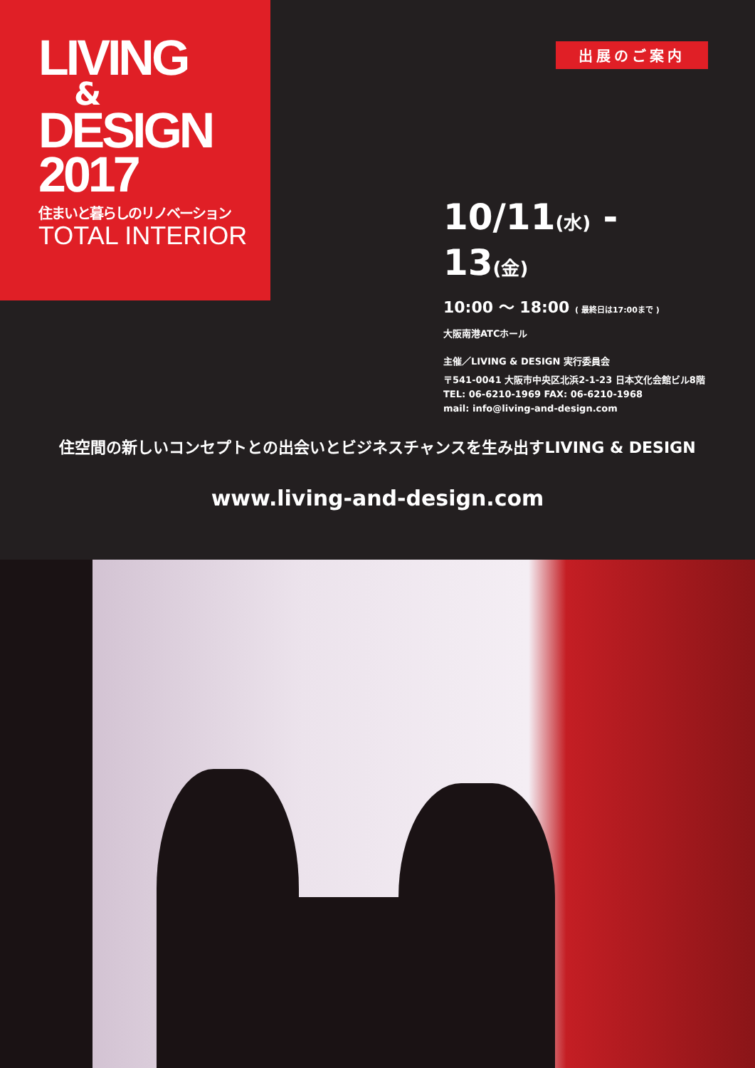LIVING
&
DESIGN
2017
住まいと暮らしのリノベーション
TOTAL INTERIOR
出展のご案内
10/11(水) - 13(金)
10:00 〜 18:00 ( 最終日は17:00まで )
大阪南港ATCホール
主催／LIVING & DESIGN 実行委員会
〒541-0041 大阪市中央区北浜2-1-23 日本文化会館ビル8階
TEL: 06-6210-1969 FAX: 06-6210-1968
mail: info@living-and-design.com
住空間の新しいコンセプトとの出会いとビジネスチャンスを生み出すLIVING & DESIGN
www.living-and-design.com